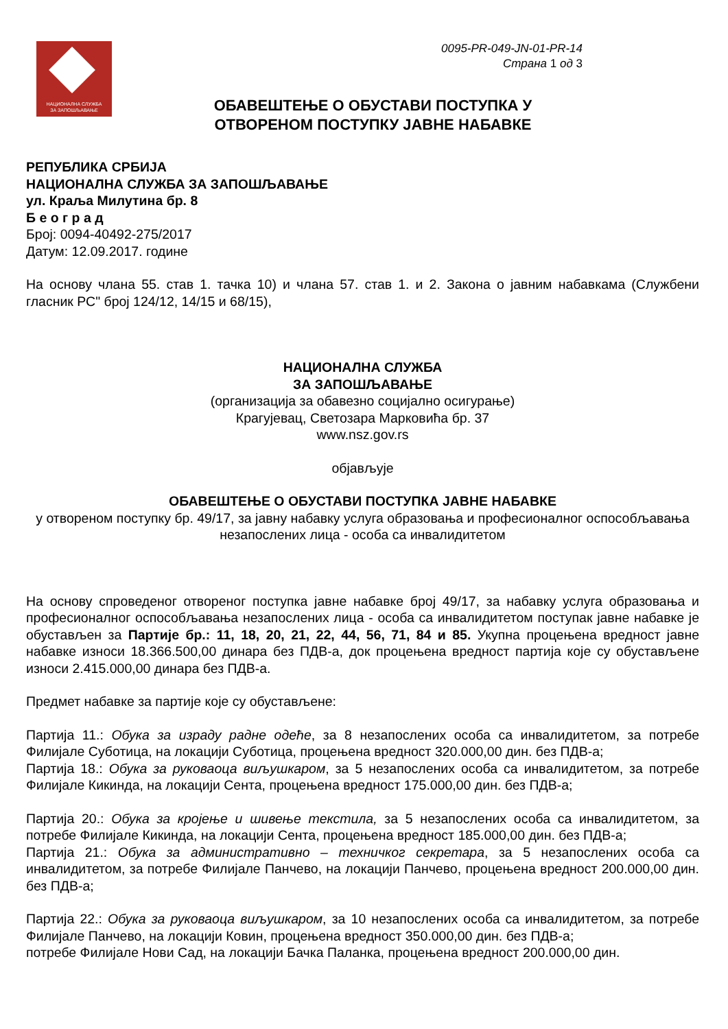НАЦИОНАЛНА СЛУЖБА
ЗА ЗАПОШЉАВАЊЕ
0095-PR-049-JN-01-PR-14
Страна 1 од 3
ОБАВЕШТЕЊЕ О ОБУСТАВИ ПОСТУПКА У
ОТВОРЕНОМ ПОСТУПКУ ЈАВНЕ НАБАВКЕ
РЕПУБЛИКА СРБИЈА
НАЦИОНАЛНА СЛУЖБА ЗА ЗАПОШЉАВАЊЕ
ул. Краља Милутина бр. 8
Б е о г р а д
Број: 0094-40492-275/2017
Датум: 12.09.2017. године
На основу члана 55. став 1. тачка 10) и члана 57. став 1. и 2. Закона о јавним набавкама (Службени гласник РС" број 124/12, 14/15 и 68/15),
НАЦИОНАЛНА СЛУЖБА
ЗА ЗАПОШЉАВАЊЕ
(организација за обавезно социјално осигурање)
Крагујевац, Светозара Марковића бр. 37
www.nsz.gov.rs
објављује
ОБАВЕШТЕЊЕ О ОБУСТАВИ ПОСТУПКА ЈАВНЕ НАБАВКЕ
у отвореном поступку бр. 49/17, за јавну набавку услуга образовања и професионалног оспособљавања незапослених лица - особа са инвалидитетом
На основу спроведеног отвореног поступка јавне набавке број 49/17, за набавку услуга образовања и професионалног оспособљавања незапослених лица - особа са инвалидитетом поступак јавне набавке је обустављен за Партије бр.: 11, 18, 20, 21, 22, 44, 56, 71, 84 и 85. Укупна процењена вредност јавне набавке износи 18.366.500,00 динара без ПДВ-а, док процењена вредност партија које су обустављене износи 2.415.000,00 динара без ПДВ-а.
Предмет набавке за партије које су обустављене:
Партија 11.: Обука за израду радне одеће, за 8 незапослених особа са инвалидитетом, за потребе Филијале Суботица, на локацији Суботица, процењена вредност 320.000,00 дин. без ПДВ-а;
Партија 18.: Обука за руковаоца виљушкаром, за 5 незапослених особа са инвалидитетом, за потребе Филијале Кикинда, на локацији Сента, процењена вредност 175.000,00 дин. без ПДВ-а;
Партија 20.: Обука за кројење и шивење текстила, за 5 незапослених особа са инвалидитетом, за потребе Филијале Кикинда, на локацији Сента, процењена вредност 185.000,00 дин. без ПДВ-а;
Партија 21.: Обука за административно – техничког секретара, за 5 незапослених особа са инвалидитетом, за потребе Филијале Панчево, на локацији Панчево, процењена вредност 200.000,00 дин. без ПДВ-а;
Партија 22.: Обука за руковаоца виљушкаром, за 10 незапослених особа са инвалидитетом, за потребе Филијале Панчево, на локацији Ковин, процењена вредност 350.000,00 дин. без ПДВ-а;
потребе Филијале Нови Сад, на локацији Бачка Паланка, процењена вредност 200.000,00 дин.